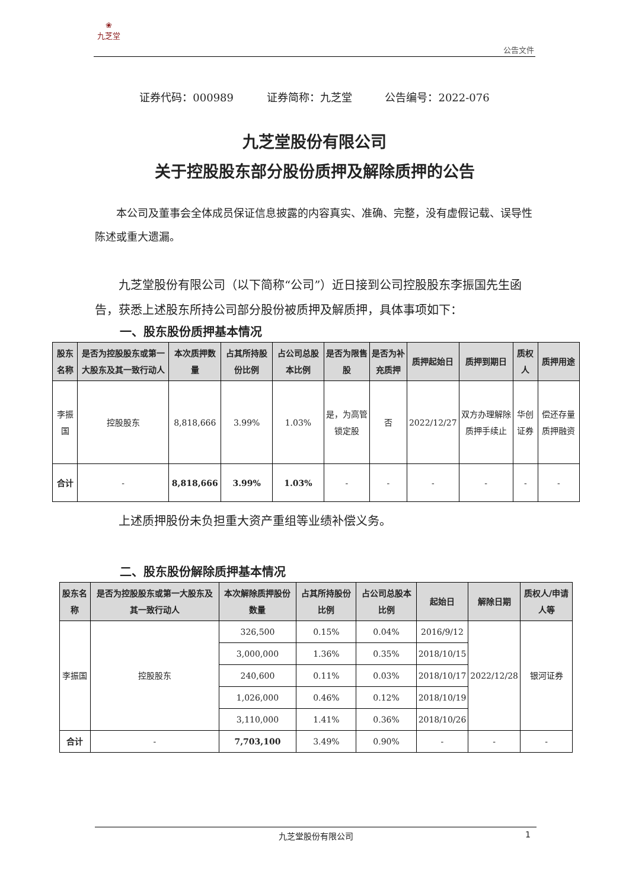❀
九芝堂
公告文件
证券代码：000989 证券简称：九芝堂 公告编号：2022-076
九芝堂股份有限公司
关于控股股东部分股份质押及解除质押的公告
本公司及董事会全体成员保证信息披露的内容真实、准确、完整，没有虚假记载、误导性陈述或重大遗漏。
九芝堂股份有限公司（以下简称“公司”）近日接到公司控股股东李振国先生函告，获悉上述股东所持公司部分股份被质押及解质押，具体事项如下：
一、股东股份质押基本情况
| 股东名称 | 是否为控股股东或第一大股东及其一致行动人 | 本次质押数量 | 占其所持股份比例 | 占公司总股本比例 | 是否为限售股 | 是否为补充质押 | 质押起始日 | 质押到期日 | 质权人 | 质押用途 |
| --- | --- | --- | --- | --- | --- | --- | --- | --- | --- | --- |
| 李振国 | 控股股东 | 8,818,666 | 3.99% | 1.03% | 是，为高管锁定股 | 否 | 2022/12/27 | 双方办理解除质押手续止 | 华创证券 | 偿还存量质押融资 |
| 合计 | - | 8,818,666 | 3.99% | 1.03% | - | - | - | - | - | - |
上述质押股份未负担重大资产重组等业绩补偿义务。
二、股东股份解除质押基本情况
| 股东名称 | 是否为控股股东或第一大股东及其一致行动人 | 本次解除质押股份数量 | 占其所持股份比例 | 占公司总股本比例 | 起始日 | 解除日期 | 质权人/申请人等 |
| --- | --- | --- | --- | --- | --- | --- | --- |
| 李振国 | 控股股东 | 326,500 | 0.15% | 0.04% | 2016/9/12 | 2022/12/28 | 银河证券 |
| | | 3,000,000 | 1.36% | 0.35% | 2018/10/15 | | |
| | | 240,600 | 0.11% | 0.03% | 2018/10/17 | | |
| | | 1,026,000 | 0.46% | 0.12% | 2018/10/19 | | |
| | | 3,110,000 | 1.41% | 0.36% | 2018/10/26 | | |
| 合计 | - | 7,703,100 | 3.49% | 0.90% | - | - | - |
九芝堂股份有限公司 1